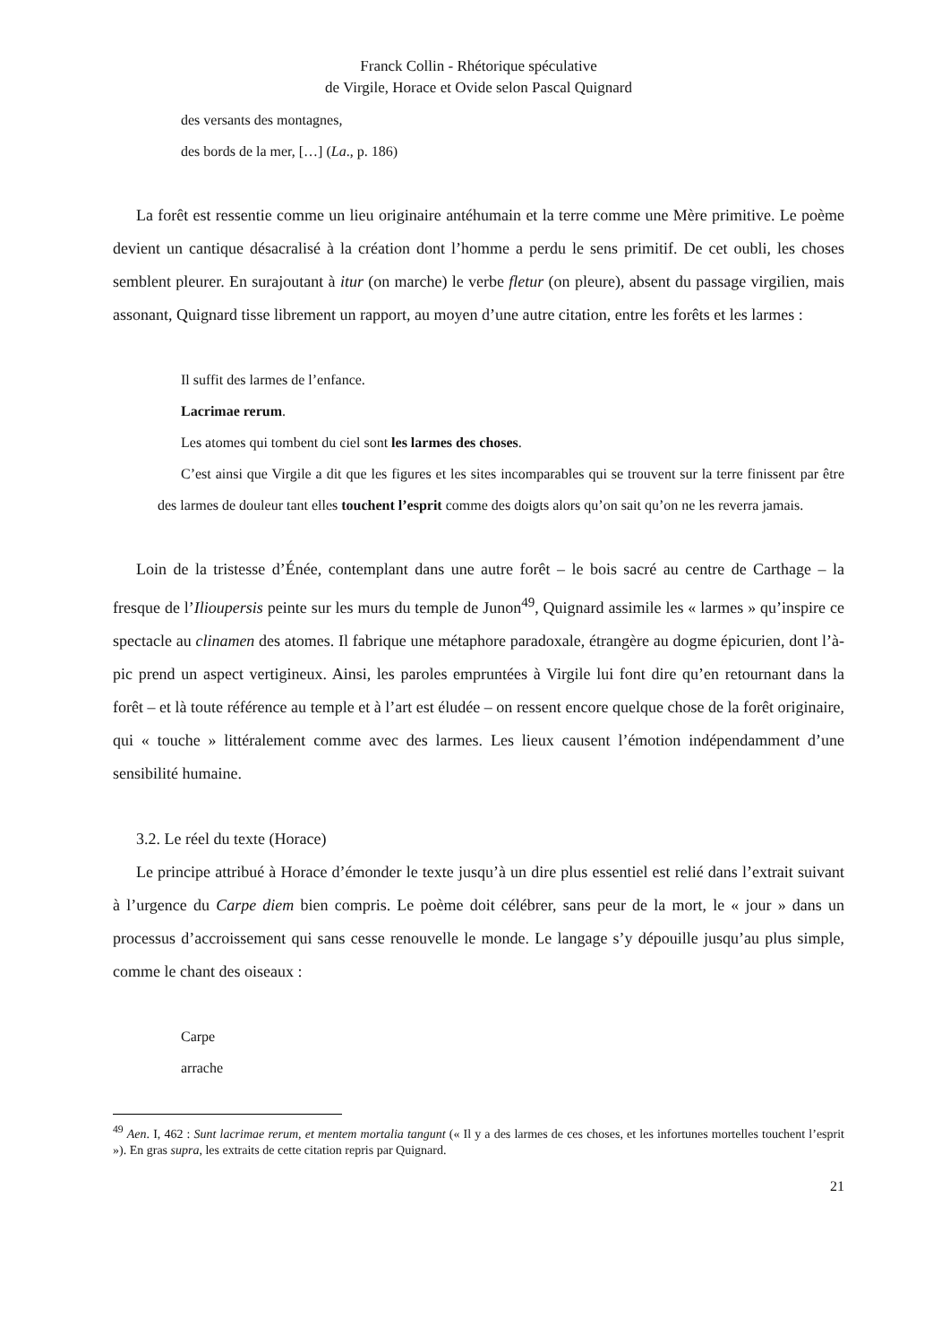Franck Collin - Rhétorique spéculative
de Virgile, Horace et Ovide selon Pascal Quignard
des versants des montagnes,
des bords de la mer, […] (La., p. 186)
La forêt est ressentie comme un lieu originaire antéhumain et la terre comme une Mère primitive. Le poème devient un cantique désacralisé à la création dont l’homme a perdu le sens primitif. De cet oubli, les choses semblent pleurer. En surajoutant à itur (on marche) le verbe fletur (on pleure), absent du passage virgilien, mais assonant, Quignard tisse librement un rapport, au moyen d’une autre citation, entre les forêts et les larmes :
Il suffit des larmes de l’enfance.
Lacrimae rerum.
Les atomes qui tombent du ciel sont les larmes des choses.
C’est ainsi que Virgile a dit que les figures et les sites incomparables qui se trouvent sur la terre finissent par être des larmes de douleur tant elles touchent l’esprit comme des doigts alors qu’on sait qu’on ne les reverra jamais.
Loin de la tristesse d’Énée, contemplant dans une autre forêt – le bois sacré au centre de Carthage – la fresque de l’Ilioupersis peinte sur les murs du temple de Junon<sup>49</sup>, Quignard assimile les « larmes » qu’inspire ce spectacle au clinamen des atomes. Il fabrique une métaphore paradoxale, étrangère au dogme épicurien, dont l’à-pic prend un aspect vertigineux. Ainsi, les paroles empruntées à Virgile lui font dire qu’en retournant dans la forêt – et là toute référence au temple et à l’art est éludée – on ressent encore quelque chose de la forêt originaire, qui « touche » littéralement comme avec des larmes. Les lieux causent l’émotion indépendamment d’une sensibilité humaine.
3.2. Le réel du texte (Horace)
Le principe attribué à Horace d’émonder le texte jusqu’à un dire plus essentiel est relié dans l’extrait suivant à l’urgence du Carpe diem bien compris. Le poème doit célébrer, sans peur de la mort, le « jour » dans un processus d’accroissement qui sans cesse renouvelle le monde. Le langage s’y dépouille jusqu’au plus simple, comme le chant des oiseaux :
Carpe
arrache
<sup>49</sup> Aen. I, 462 : Sunt lacrimae rerum, et mentem mortalia tangunt (« Il y a des larmes de ces choses, et les infortunes mortelles touchent l’esprit »). En gras supra, les extraits de cette citation repris par Quignard.
21